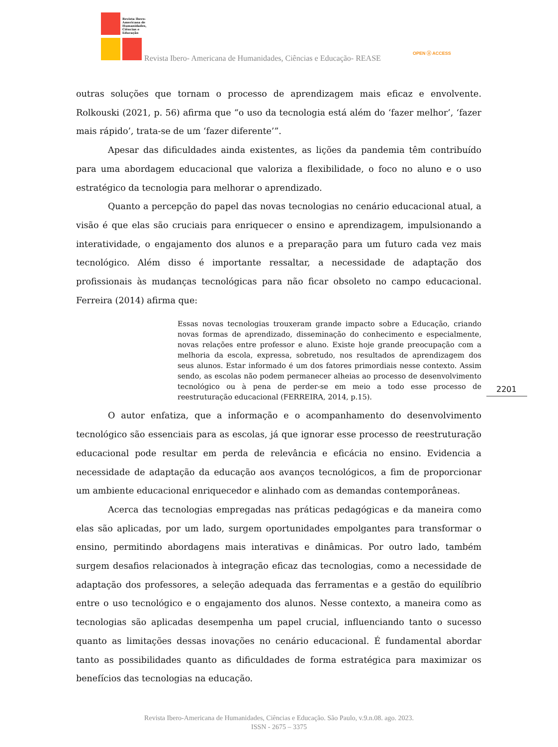Revista Ibero-Americana de Humanidades, Ciências e Educação
Revista Ibero- Americana de Humanidades, Ciências e Educação- REASE
OPEN ⓐ ACCESS
outras soluções que tornam o processo de aprendizagem mais eficaz e envolvente. Rolkouski (2021, p. 56) afirma que “o uso da tecnologia está além do ‘fazer melhor’, ‘fazer mais rápido’, trata-se de um ‘fazer diferente’”.
Apesar das dificuldades ainda existentes, as lições da pandemia têm contribuído para uma abordagem educacional que valoriza a flexibilidade, o foco no aluno e o uso estratégico da tecnologia para melhorar o aprendizado.
Quanto a percepção do papel das novas tecnologias no cenário educacional atual, a visão é que elas são cruciais para enriquecer o ensino e aprendizagem, impulsionando a interatividade, o engajamento dos alunos e a preparação para um futuro cada vez mais tecnológico. Além disso é importante ressaltar, a necessidade de adaptação dos profissionais às mudanças tecnológicas para não ficar obsoleto no campo educacional. Ferreira (2014) afirma que:
Essas novas tecnologias trouxeram grande impacto sobre a Educação, criando novas formas de aprendizado, disseminação do conhecimento e especialmente, novas relações entre professor e aluno. Existe hoje grande preocupação com a melhoria da escola, expressa, sobretudo, nos resultados de aprendizagem dos seus alunos. Estar informado é um dos fatores primordiais nesse contexto. Assim sendo, as escolas não podem permanecer alheias ao processo de desenvolvimento tecnológico ou à pena de perder-se em meio a todo esse processo de reestruturação educacional (FERREIRA, 2014, p.15).
O autor enfatiza, que a informação e o acompanhamento do desenvolvimento tecnológico são essenciais para as escolas, já que ignorar esse processo de reestruturação educacional pode resultar em perda de relevância e eficácia no ensino. Evidencia a necessidade de adaptação da educação aos avanços tecnológicos, a fim de proporcionar um ambiente educacional enriquecedor e alinhado com as demandas contemporâneas.
Acerca das tecnologias empregadas nas práticas pedagógicas e da maneira como elas são aplicadas, por um lado, surgem oportunidades empolgantes para transformar o ensino, permitindo abordagens mais interativas e dinâmicas. Por outro lado, também surgem desafios relacionados à integração eficaz das tecnologias, como a necessidade de adaptação dos professores, a seleção adequada das ferramentas e a gestão do equilíbrio entre o uso tecnológico e o engajamento dos alunos. Nesse contexto, a maneira como as tecnologias são aplicadas desempenha um papel crucial, influenciando tanto o sucesso quanto as limitações dessas inovações no cenário educacional. É fundamental abordar tanto as possibilidades quanto as dificuldades de forma estratégica para maximizar os benefícios das tecnologias na educação.
2201
Revista Ibero-Americana de Humanidades, Ciências e Educação. São Paulo, v.9.n.08. ago. 2023.
ISSN - 2675 – 3375